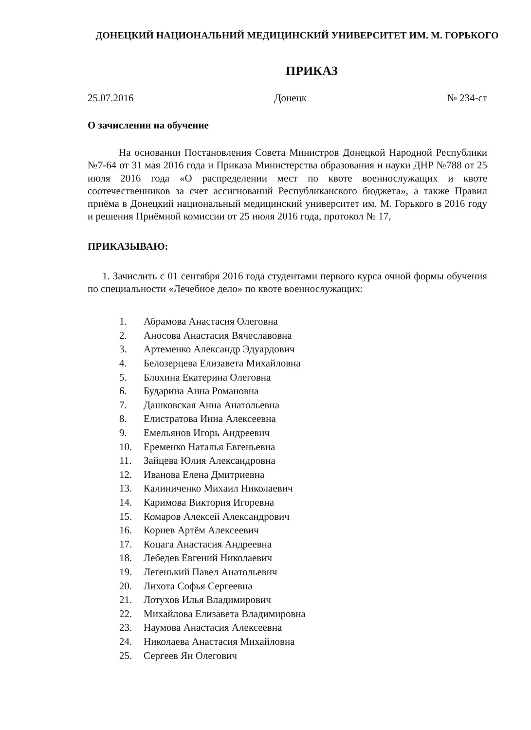ДОНЕЦКИЙ НАЦИОНАЛЬНИЙ МЕДИЦИНСКИЙ УНИВЕРСИТЕТ ИМ. М. ГОРЬКОГО
ПРИКАЗ
25.07.2016 Донецк № 234-ст
О зачислении на обучение
На основании Постановления Совета Министров Донецкой Народной Республики №7-64 от 31 мая 2016 года и Приказа Министерства образования и науки ДНР №788 от 25 июля 2016 года «О распределении мест по квоте военнослужащих и квоте соотечественников за счет ассигнований Республиканского бюджета», а также Правил приёма в Донецкий национальный медицинский университет им. М. Горького в 2016 году и решения Приёмной комиссии от 25 июля 2016 года, протокол № 17,
ПРИКАЗЫВАЮ:
1. Зачислить с 01 сентября 2016 года студентами первого курса очной формы обучения по специальности «Лечебное дело» по квоте военнослужащих:
1. Абрамова Анастасия Олеговна
2. Аносова Анастасия Вячеславовна
3. Артеменко Александр Эдуардович
4. Белозерцева Елизавета Михайловна
5. Блохина Екатерина Олеговна
6. Бударина Анна Романовна
7. Дашковская Анна Анатольевна
8. Елистратова Инна Алексеевна
9. Емельянов Игорь Андреевич
10. Еременко Наталья Евгеньевна
11. Зайцева Юлия Александровна
12. Иванова Елена Дмитриевна
13. Калиниченко Михаил Николаевич
14. Каримова Виктория Игоревна
15. Комаров Алексей Александрович
16. Корнев Артём Алексеевич
17. Коцага Анастасия Андреевна
18. Лебедев Евгений Николаевич
19. Легенький Павел Анатольевич
20. Лихота Софья Сергеевна
21. Лотухов Илья Владимирович
22. Михайлова Елизавета Владимировна
23. Наумова Анастасия Алексеевна
24. Николаева Анастасия Михайловна
25. Сергеев Ян Олегович